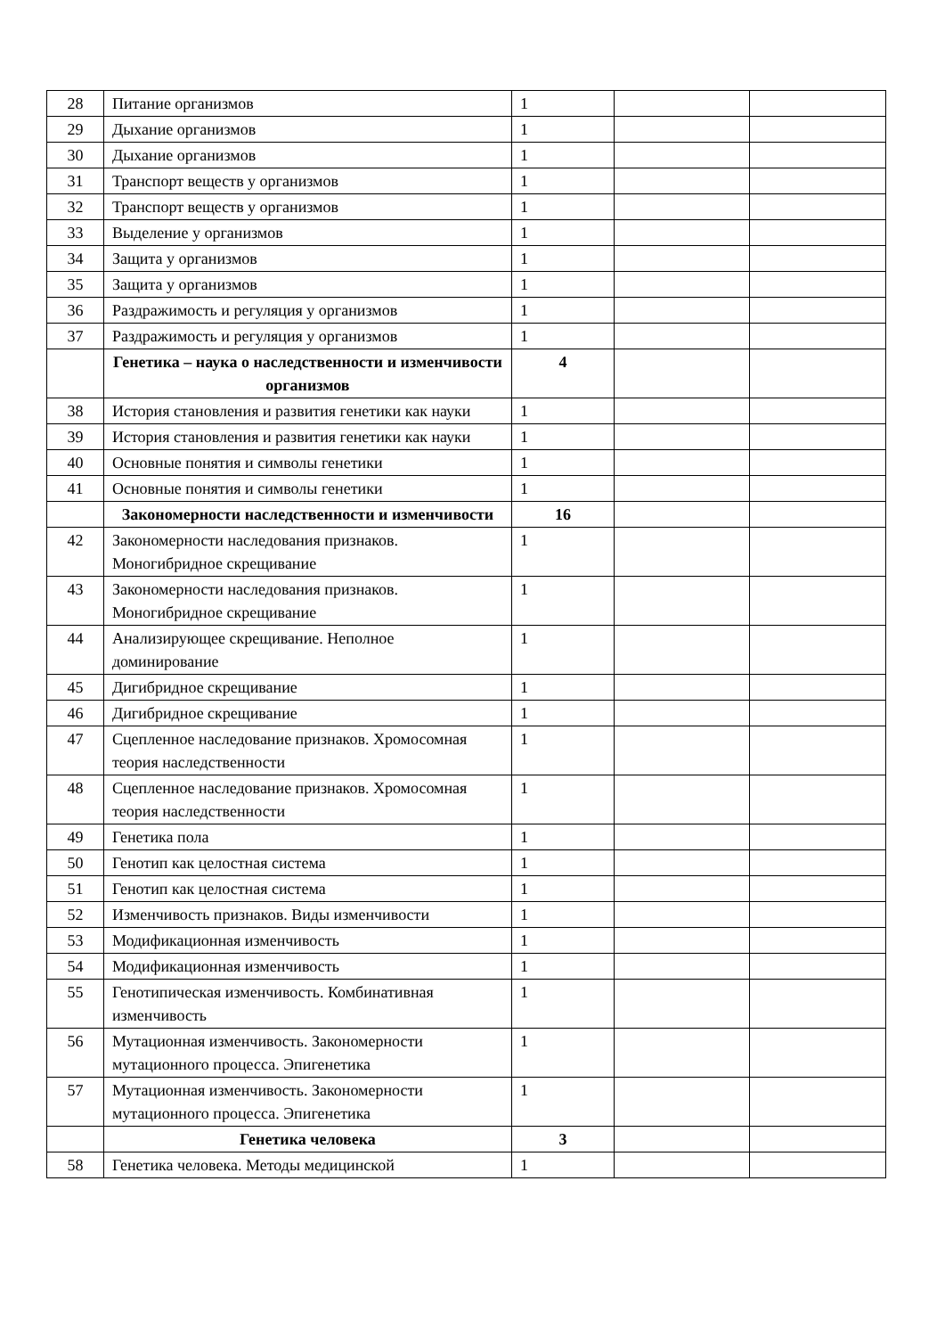| 28 | Питание организмов | 1 | | |
| 29 | Дыхание организмов | 1 | | |
| 30 | Дыхание организмов | 1 | | |
| 31 | Транспорт веществ у организмов | 1 | | |
| 32 | Транспорт веществ у организмов | 1 | | |
| 33 | Выделение у организмов | 1 | | |
| 34 | Защита у организмов | 1 | | |
| 35 | Защита у организмов | 1 | | |
| 36 | Раздражимость и регуляция у организмов | 1 | | |
| 37 | Раздражимость и регуляция у организмов | 1 | | |
| | Генетика – наука о наследственности и изменчивости организмов | 4 | | |
| 38 | История становления и развития генетики как науки | 1 | | |
| 39 | История становления и развития генетики как науки | 1 | | |
| 40 | Основные понятия и символы генетики | 1 | | |
| 41 | Основные понятия и символы генетики | 1 | | |
| | Закономерности наследственности и изменчивости | 16 | | |
| 42 | Закономерности наследования признаков. Моногибридное скрещивание | 1 | | |
| 43 | Закономерности наследования признаков. Моногибридное скрещивание | 1 | | |
| 44 | Анализирующее скрещивание. Неполное доминирование | 1 | | |
| 45 | Дигибридное скрещивание | 1 | | |
| 46 | Дигибридное скрещивание | 1 | | |
| 47 | Сцепленное наследование признаков. Хромосомная теория наследственности | 1 | | |
| 48 | Сцепленное наследование признаков. Хромосомная теория наследственности | 1 | | |
| 49 | Генетика пола | 1 | | |
| 50 | Генотип как целостная система | 1 | | |
| 51 | Генотип как целостная система | 1 | | |
| 52 | Изменчивость признаков. Виды изменчивости | 1 | | |
| 53 | Модификационная изменчивость | 1 | | |
| 54 | Модификационная изменчивость | 1 | | |
| 55 | Генотипическая изменчивость. Комбинативная изменчивость | 1 | | |
| 56 | Мутационная изменчивость. Закономерности мутационного процесса. Эпигенетика | 1 | | |
| 57 | Мутационная изменчивость. Закономерности мутационного процесса. Эпигенетика | 1 | | |
| | Генетика человека | 3 | | |
| 58 | Генетика человека. Методы медицинской | 1 | | |